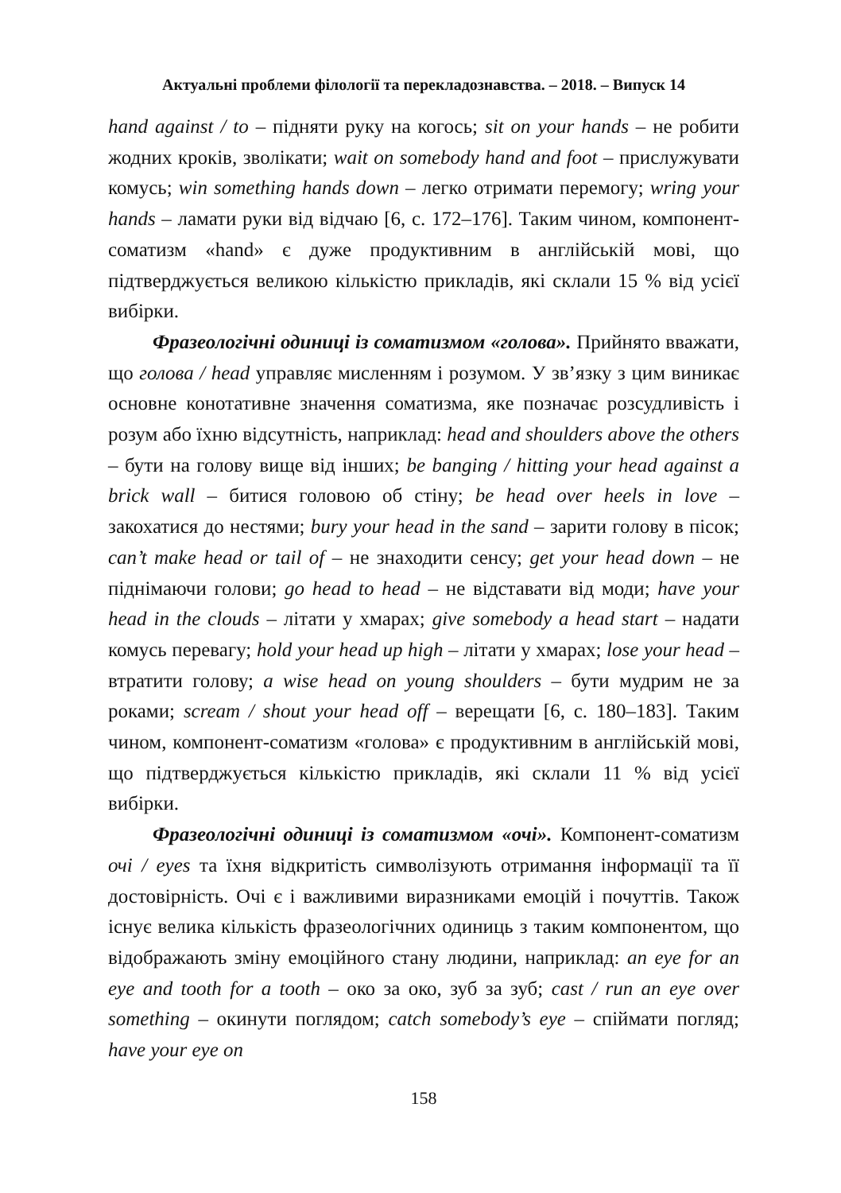Актуальні проблеми філології та перекладознавства. – 2018. – Випуск 14
hand against / to – підняти руку на когось; sit on your hands – не робити жодних кроків, зволікати; wait on somebody hand and foot – прислужувати комусь; win something hands down – легко отримати перемогу; wring your hands – ламати руки від відчаю [6, с. 172–176]. Таким чином, компонент-соматизм «hand» є дуже продуктивним в англійській мові, що підтверджується великою кількістю прикладів, які склали 15 % від усієї вибірки.
Фразеологічні одиниці із соматизмом «голова». Прийнято вважати, що голова / head управляє мисленням і розумом. У зв’язку з цим виникає основне конотативне значення соматизма, яке позначає розсудливість і розум або їхню відсутність, наприклад: head and shoulders above the others – бути на голову вище від інших; be banging / hitting your head against a brick wall – битися головою об стіну; be head over heels in love – закохатися до нестями; bury your head in the sand – зарити голову в пісок; can’t make head or tail of – не знаходити сенсу; get your head down – не піднімаючи голови; go head to head – не відставати від моди; have your head in the clouds – літати у хмарах; give somebody a head start – надати комусь перевагу; hold your head up high – літати у хмарах; lose your head – втратити голову; a wise head on young shoulders – бути мудрим не за роками; scream / shout your head off – верещати [6, с. 180–183]. Таким чином, компонент-соматизм «голова» є продуктивним в англійській мові, що підтверджується кількістю прикладів, які склали 11 % від усієї вибірки.
Фразеологічні одиниці із соматизмом «очі». Компонент-соматизм очі / eyes та їхня відкритість символізують отримання інформації та її достовірність. Очі є і важливими виразниками емоцій і почуттів. Також існує велика кількість фразеологічних одиниць з таким компонентом, що відображають зміну емоційного стану людини, наприклад: an eye for an eye and tooth for a tooth – око за око, зуб за зуб; cast / run an eye over something – окинути поглядом; catch somebody’s eye – спіймати погляд; have your eye on
158